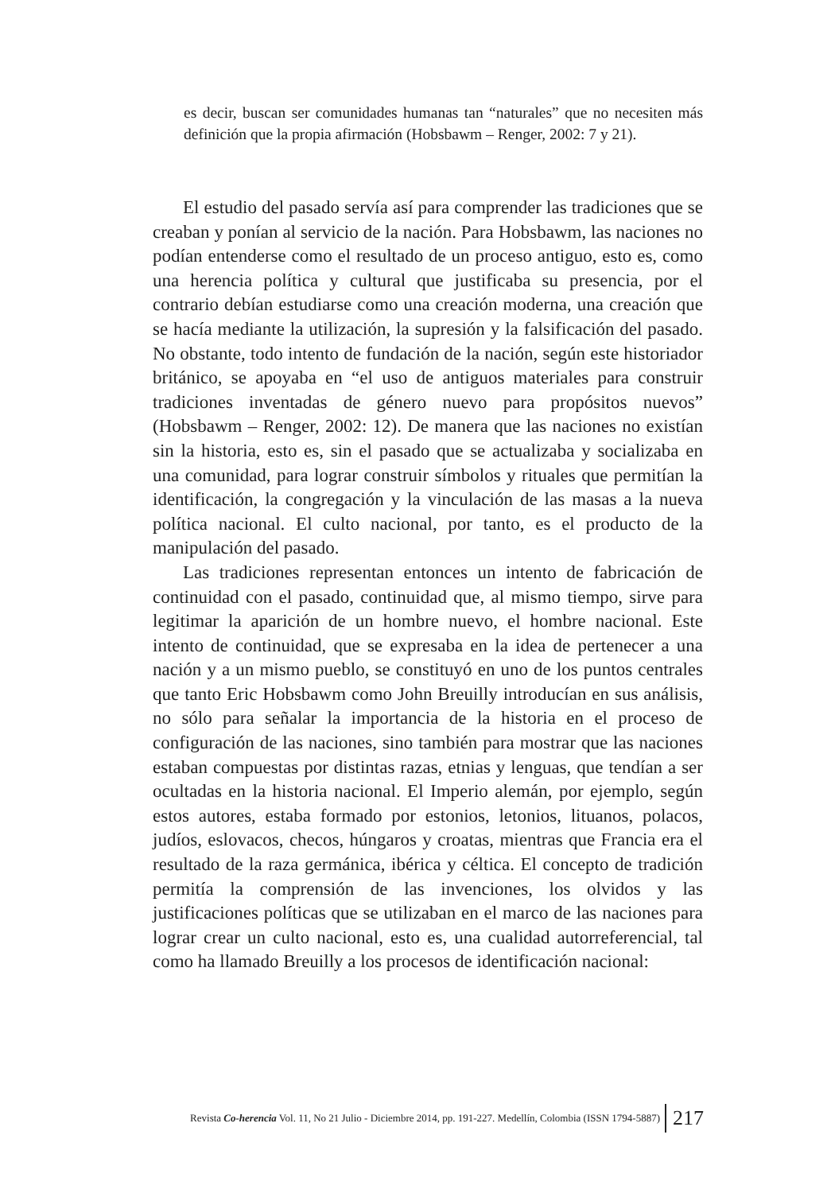es decir, buscan ser comunidades humanas tan “naturales” que no necesiten más definición que la propia afirmación (Hobsbawm – Renger, 2002: 7 y 21).
El estudio del pasado servía así para comprender las tradiciones que se creaban y ponían al servicio de la nación. Para Hobsbawm, las naciones no podían entenderse como el resultado de un proceso antiguo, esto es, como una herencia política y cultural que justificaba su presencia, por el contrario debían estudiarse como una creación moderna, una creación que se hacía mediante la utilización, la supresión y la falsificación del pasado. No obstante, todo intento de fundación de la nación, según este historiador británico, se apoyaba en “el uso de antiguos materiales para construir tradiciones inventadas de género nuevo para propósitos nuevos” (Hobsbawm – Renger, 2002: 12). De manera que las naciones no existían sin la historia, esto es, sin el pasado que se actualizaba y socializaba en una comunidad, para lograr construir símbolos y rituales que permitían la identificación, la congregación y la vinculación de las masas a la nueva política nacional. El culto nacional, por tanto, es el producto de la manipulación del pasado.
Las tradiciones representan entonces un intento de fabricación de continuidad con el pasado, continuidad que, al mismo tiempo, sirve para legitimar la aparición de un hombre nuevo, el hombre nacional. Este intento de continuidad, que se expresaba en la idea de pertenecer a una nación y a un mismo pueblo, se constituyó en uno de los puntos centrales que tanto Eric Hobsbawm como John Breuilly introducían en sus análisis, no sólo para señalar la importancia de la historia en el proceso de configuración de las naciones, sino también para mostrar que las naciones estaban compuestas por distintas razas, etnias y lenguas, que tendían a ser ocultadas en la historia nacional. El Imperio alemán, por ejemplo, según estos autores, estaba formado por estonios, letonios, lituanos, polacos, judíos, eslovacos, checos, húngaros y croatas, mientras que Francia era el resultado de la raza germánica, ibérica y céltica. El concepto de tradición permitía la comprensión de las invenciones, los olvidos y las justificaciones políticas que se utilizaban en el marco de las naciones para lograr crear un culto nacional, esto es, una cualidad autorreferencial, tal como ha llamado Breuilly a los procesos de identificación nacional:
Revista Co-herencia Vol. 11, No 21 Julio - Diciembre 2014, pp. 191-227. Medellín, Colombia (ISSN 1794-5887) 217